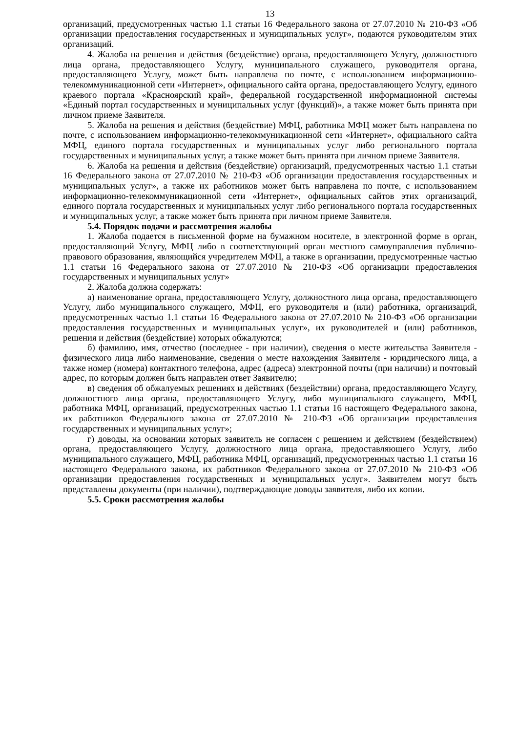13
организаций, предусмотренных частью 1.1 статьи 16 Федерального закона от 27.07.2010 № 210-ФЗ «Об организации предоставления государственных и муниципальных услуг», подаются руководителям этих организаций.
4. Жалоба на решения и действия (бездействие) органа, предоставляющего Услугу, должностного лица органа, предоставляющего Услугу, муниципального служащего, руководителя органа, предоставляющего Услугу, может быть направлена по почте, с использованием информационно-телекоммуникационной сети «Интернет», официального сайта органа, предоставляющего Услугу, единого краевого портала «Красноярский край», федеральной государственной информационной системы «Единый портал государственных и муниципальных услуг (функций)», а также может быть принята при личном приеме Заявителя.
5. Жалоба на решения и действия (бездействие) МФЦ, работника МФЦ может быть направлена по почте, с использованием информационно-телекоммуникационной сети «Интернет», официального сайта МФЦ, единого портала государственных и муниципальных услуг либо регионального портала государственных и муниципальных услуг, а также может быть принята при личном приеме Заявителя.
6. Жалоба на решения и действия (бездействие) организаций, предусмотренных частью 1.1 статьи 16 Федерального закона от 27.07.2010 № 210-ФЗ «Об организации предоставления государственных и муниципальных услуг», а также их работников может быть направлена по почте, с использованием информационно-телекоммуникационной сети «Интернет», официальных сайтов этих организаций, единого портала государственных и муниципальных услуг либо регионального портала государственных и муниципальных услуг, а также может быть принята при личном приеме Заявителя.
5.4. Порядок подачи и рассмотрения жалобы
1. Жалоба подается в письменной форме на бумажном носителе, в электронной форме в орган, предоставляющий Услугу, МФЦ либо в соответствующий орган местного самоуправления публично-правового образования, являющийся учредителем МФЦ, а также в организации, предусмотренные частью 1.1 статьи 16 Федерального закона от 27.07.2010 № 210-ФЗ «Об организации предоставления государственных и муниципальных услуг»
2. Жалоба должна содержать:
а) наименование органа, предоставляющего Услугу, должностного лица органа, предоставляющего Услугу, либо муниципального служащего, МФЦ, его руководителя и (или) работника, организаций, предусмотренных частью 1.1 статьи 16 Федерального закона от 27.07.2010 № 210-ФЗ «Об организации предоставления государственных и муниципальных услуг», их руководителей и (или) работников, решения и действия (бездействие) которых обжалуются;
б) фамилию, имя, отчество (последнее - при наличии), сведения о месте жительства Заявителя - физического лица либо наименование, сведения о месте нахождения Заявителя - юридического лица, а также номер (номера) контактного телефона, адрес (адреса) электронной почты (при наличии) и почтовый адрес, по которым должен быть направлен ответ Заявителю;
в) сведения об обжалуемых решениях и действиях (бездействии) органа, предоставляющего Услугу, должностного лица органа, предоставляющего Услугу, либо муниципального служащего, МФЦ, работника МФЦ, организаций, предусмотренных частью 1.1 статьи 16 настоящего Федерального закона, их работников Федерального закона от 27.07.2010 № 210-ФЗ «Об организации предоставления государственных и муниципальных услуг»;
г) доводы, на основании которых заявитель не согласен с решением и действием (бездействием) органа, предоставляющего Услугу, должностного лица органа, предоставляющего Услугу, либо муниципального служащего, МФЦ, работника МФЦ, организаций, предусмотренных частью 1.1 статьи 16 настоящего Федерального закона, их работников Федерального закона от 27.07.2010 № 210-ФЗ «Об организации предоставления государственных и муниципальных услуг». Заявителем могут быть представлены документы (при наличии), подтверждающие доводы заявителя, либо их копии.
5.5. Сроки рассмотрения жалобы